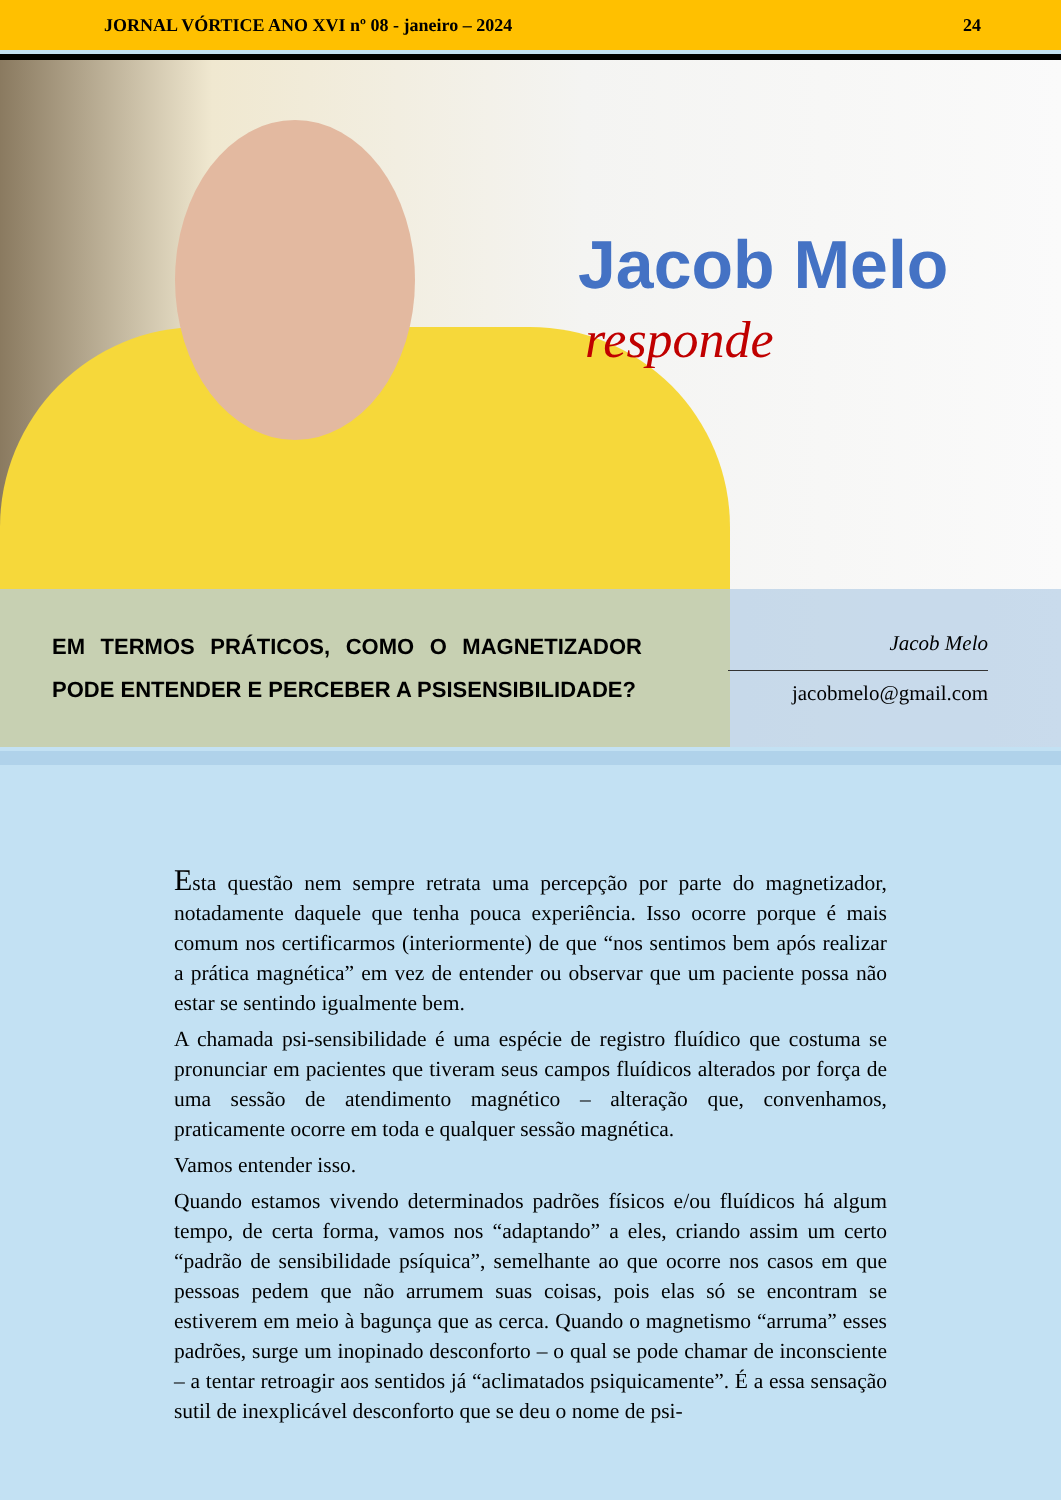JORNAL VÓRTICE ANO XVI nº 08 - janeiro – 2024 24
Jacob Melo
responde
EM TERMOS PRÁTICOS, COMO O MAGNETIZADOR PODE ENTENDER E PERCEBER A PSISENSIBILIDADE?
Jacob Melo
jacobmelo@gmail.com
Esta questão nem sempre retrata uma percepção por parte do magnetizador, notadamente daquele que tenha pouca experiência. Isso ocorre porque é mais comum nos certificarmos (interiormente) de que “nos sentimos bem após realizar a prática magnética” em vez de entender ou observar que um paciente possa não estar se sentindo igualmente bem.
A chamada psi-sensibilidade é uma espécie de registro fluídico que costuma se pronunciar em pacientes que tiveram seus campos fluídicos alterados por força de uma sessão de atendimento magnético – alteração que, convenhamos, praticamente ocorre em toda e qualquer sessão magnética.
Vamos entender isso.
Quando estamos vivendo determinados padrões físicos e/ou fluídicos há algum tempo, de certa forma, vamos nos “adaptando” a eles, criando assim um certo “padrão de sensibilidade psíquica”, semelhante ao que ocorre nos casos em que pessoas pedem que não arrumem suas coisas, pois elas só se encontram se estiverem em meio à bagunça que as cerca. Quando o magnetismo “arruma” esses padrões, surge um inopinado desconforto – o qual se pode chamar de inconsciente – a tentar retroagir aos sentidos já “aclimatados psiquicamente”. É a essa sensação sutil de inexplicável desconforto que se deu o nome de psi-